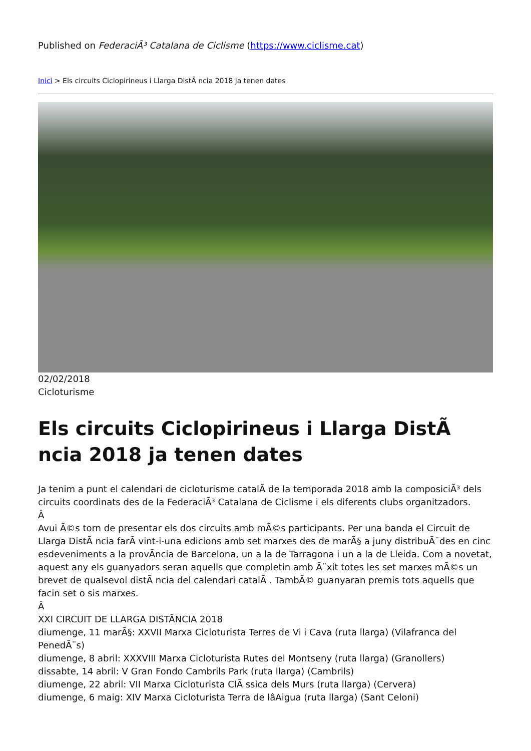Published on FederaciÃ³ Catalana de Ciclisme (https://www.ciclisme.cat)
Inici > Els circuits Ciclopirineus i Llarga DistÃ ncia 2018 ja tenen dates
02/02/2018
Cicloturisme
Els circuits Ciclopirineus i Llarga DistÃ ncia 2018 ja tenen dates
Ja tenim a punt el calendari de cicloturisme catalÃ de la temporada 2018 amb la composiciÃ³ dels circuits coordinats des de la FederaciÃ³ Catalana de Ciclisme i els diferents clubs organitzadors.
Â
Avui Ã©s torn de presentar els dos circuits amb mÃ©s participants. Per una banda el Circuit de Llarga DistÃ ncia farÃ vint-i-una edicions amb set marxes des de marÃ§ a juny distribuÃ¯des en cinc esdeveniments a la provÃncia de Barcelona, un a la de Tarragona i un a la de Lleida. Com a novetat, aquest any els guanyadors seran aquells que completin amb Ã¨xit totes les set marxes mÃ©s un brevet de qualsevol distÃ ncia del calendari catalÃ . TambÃ© guanyaran premis tots aquells que facin set o sis marxes.
Â
XXI CIRCUIT DE LLARGA DISTÃNCIA 2018
diumenge, 11 marÃ§: XXVII Marxa Cicloturista Terres de Vi i Cava (ruta llarga) (Vilafranca del PenedÃ¨s)
diumenge, 8 abril: XXXVIII Marxa Cicloturista Rutes del Montseny (ruta llarga) (Granollers)
dissabte, 14 abril: V Gran Fondo Cambrils Park (ruta llarga) (Cambrils)
diumenge, 22 abril: VII Marxa Cicloturista ClÃ ssica dels Murs (ruta llarga) (Cervera)
diumenge, 6 maig: XIV Marxa Cicloturista Terra de lâAigua (ruta llarga) (Sant Celoni)